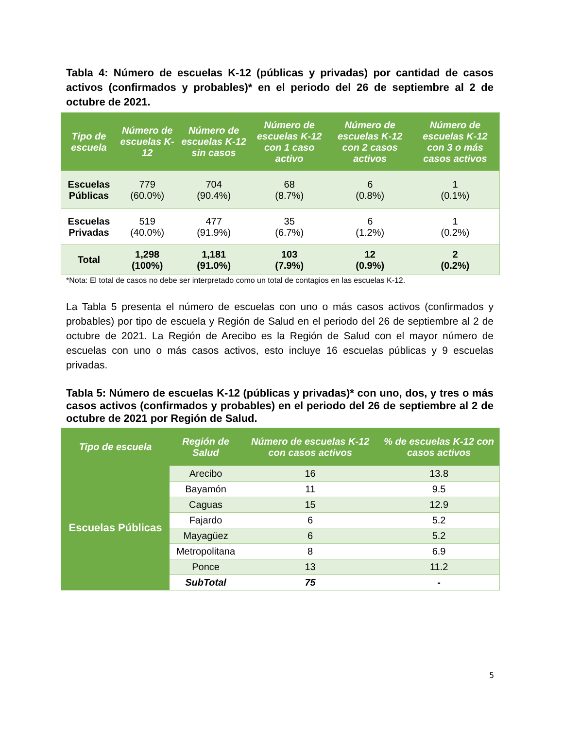Tabla 4: Número de escuelas K-12 (públicas y privadas) por cantidad de casos activos (confirmados y probables)* en el periodo del 26 de septiembre al 2 de octubre de 2021.
| Tipo de escuela | Número de escuelas K-12 | Número de escuelas K-12 sin casos | Número de escuelas K-12 con 1 caso activo | Número de escuelas K-12 con 2 casos activos | Número de escuelas K-12 con 3 o más casos activos |
| --- | --- | --- | --- | --- | --- |
| Escuelas Públicas | 779 (60.0%) | 704 (90.4%) | 68 (8.7%) | 6 (0.8%) | 1 (0.1%) |
| Escuelas Privadas | 519 (40.0%) | 477 (91.9%) | 35 (6.7%) | 6 (1.2%) | 1 (0.2%) |
| Total | 1,298 (100%) | 1,181 (91.0%) | 103 (7.9%) | 12 (0.9%) | 2 (0.2%) |
*Nota: El total de casos no debe ser interpretado como un total de contagios en las escuelas K-12.
La Tabla 5 presenta el número de escuelas con uno o más casos activos (confirmados y probables) por tipo de escuela y Región de Salud en el periodo del 26 de septiembre al 2 de octubre de 2021. La Región de Arecibo es la Región de Salud con el mayor número de escuelas con uno o más casos activos, esto incluye 16 escuelas públicas y 9 escuelas privadas.
Tabla 5: Número de escuelas K-12 (públicas y privadas)* con uno, dos, y tres o más casos activos (confirmados y probables) en el periodo del 26 de septiembre al 2 de octubre de 2021 por Región de Salud.
| Tipo de escuela | Región de Salud | Número de escuelas K-12 con casos activos | % de escuelas K-12 con casos activos |
| --- | --- | --- | --- |
| Escuelas Públicas | Arecibo | 16 | 13.8 |
| | Bayamón | 11 | 9.5 |
| | Caguas | 15 | 12.9 |
| | Fajardo | 6 | 5.2 |
| | Mayagüez | 6 | 5.2 |
| | Metropolitana | 8 | 6.9 |
| | Ponce | 13 | 11.2 |
| | SubTotal | 75 | - |
5